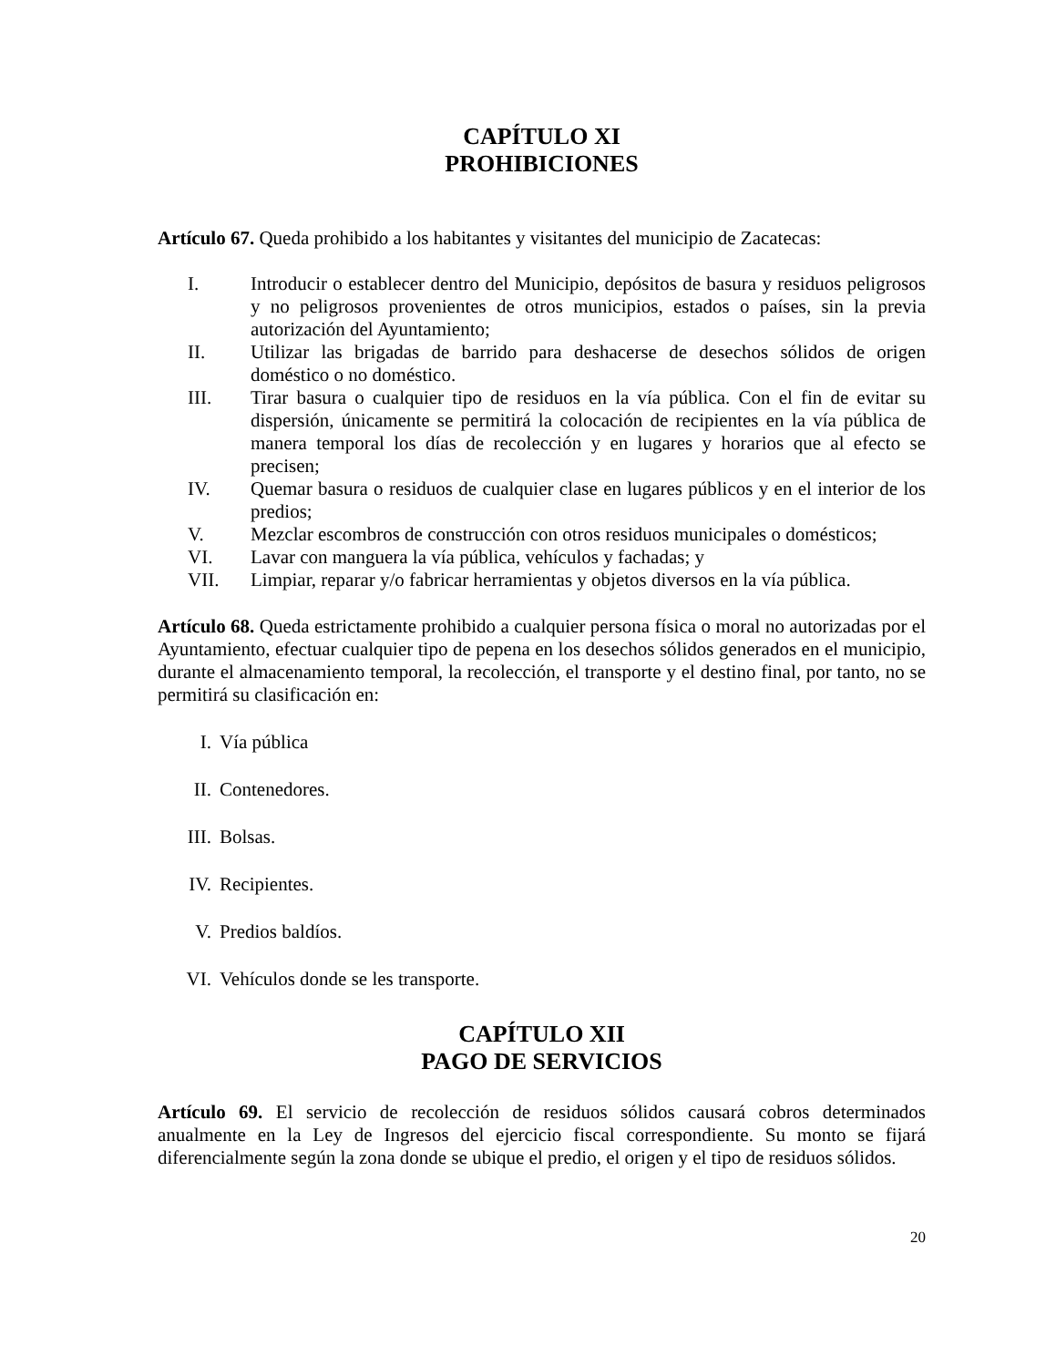CAPÍTULO XI
PROHIBICIONES
Artículo 67. Queda prohibido a los habitantes y visitantes del municipio de Zacatecas:
I. Introducir o establecer dentro del Municipio, depósitos de basura y residuos peligrosos y no peligrosos provenientes de otros municipios, estados o países, sin la previa autorización del Ayuntamiento;
II. Utilizar las brigadas de barrido para deshacerse de desechos sólidos de origen doméstico o no doméstico.
III. Tirar basura o cualquier tipo de residuos en la vía pública. Con el fin de evitar su dispersión, únicamente se permitirá la colocación de recipientes en la vía pública de manera temporal los días de recolección y en lugares y horarios que al efecto se precisen;
IV. Quemar basura o residuos de cualquier clase en lugares públicos y en el interior de los predios;
V. Mezclar escombros de construcción con otros residuos municipales o domésticos;
VI. Lavar con manguera la vía pública, vehículos y fachadas; y
VII. Limpiar, reparar y/o fabricar herramientas y objetos diversos en la vía pública.
Artículo 68. Queda estrictamente prohibido a cualquier persona física o moral no autorizadas por el Ayuntamiento, efectuar cualquier tipo de pepena en los desechos sólidos generados en el municipio, durante el almacenamiento temporal, la recolección, el transporte y el destino final, por tanto, no se permitirá su clasificación en:
I. Vía pública
II. Contenedores.
III. Bolsas.
IV. Recipientes.
V. Predios baldíos.
VI. Vehículos donde se les transporte.
CAPÍTULO XII
PAGO DE SERVICIOS
Artículo 69. El servicio de recolección de residuos sólidos causará cobros determinados anualmente en la Ley de Ingresos del ejercicio fiscal correspondiente. Su monto se fijará diferencialmente según la zona donde se ubique el predio, el origen y el tipo de residuos sólidos.
20